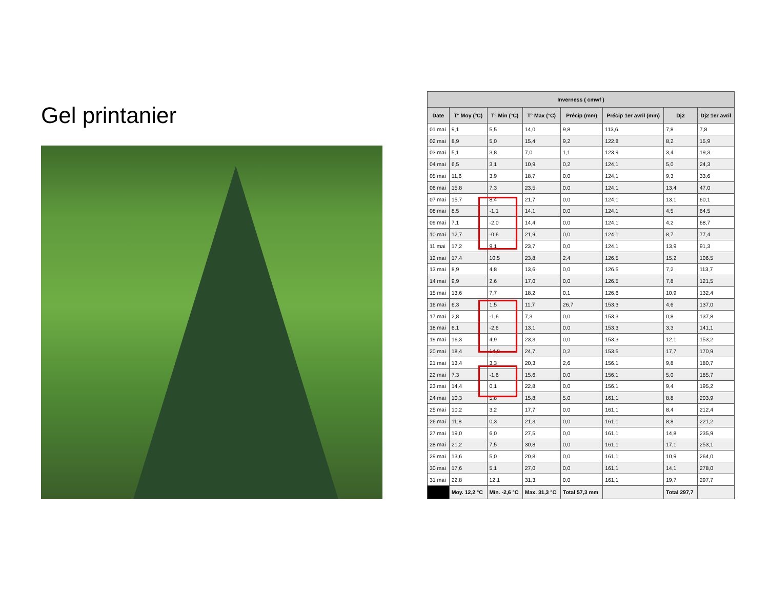Gel printanier
| Inverness ( cmwf ) | | | | | | | |
| --- | --- | --- | --- | --- | --- | --- | --- |
| Date | T° Moy (°C) | T° Min (°C) | T° Max (°C) | Précip (mm) | Précip 1er avril (mm) | Dj2 | Dj2 1er avril |
| 01 mai | 9,1 | 5,5 | 14,0 | 9,8 | 113,6 | 7,8 | 7,8 |
| 02 mai | 8,9 | 5,0 | 15,4 | 9,2 | 122,8 | 8,2 | 15,9 |
| 03 mai | 5,1 | 3,8 | 7,0 | 1,1 | 123,9 | 3,4 | 19,3 |
| 04 mai | 6,5 | 3,1 | 10,9 | 0,2 | 124,1 | 5,0 | 24,3 |
| 05 mai | 11,6 | 3,9 | 18,7 | 0,0 | 124,1 | 9,3 | 33,6 |
| 06 mai | 15,8 | 7,3 | 23,5 | 0,0 | 124,1 | 13,4 | 47,0 |
| 07 mai | 15,7 | 8,4 | 21,7 | 0,0 | 124,1 | 13,1 | 60,1 |
| 08 mai | 8,5 | -1,1 | 14,1 | 0,0 | 124,1 | 4,5 | 64,5 |
| 09 mai | 7,1 | -2,0 | 14,4 | 0,0 | 124,1 | 4,2 | 68,7 |
| 10 mai | 12,7 | -0,6 | 21,9 | 0,0 | 124,1 | 8,7 | 77,4 |
| 11 mai | 17,2 | 9,1 | 23,7 | 0,0 | 124,1 | 13,9 | 91,3 |
| 12 mai | 17,4 | 10,5 | 23,8 | 2,4 | 126,5 | 15,2 | 106,5 |
| 13 mai | 8,9 | 4,8 | 13,6 | 0,0 | 126,5 | 7,2 | 113,7 |
| 14 mai | 9,9 | 2,6 | 17,0 | 0,0 | 126,5 | 7,8 | 121,5 |
| 15 mai | 13,6 | 7,7 | 18,2 | 0,1 | 126,6 | 10,9 | 132,4 |
| 16 mai | 6,3 | 1,5 | 11,7 | 26,7 | 153,3 | 4,6 | 137,0 |
| 17 mai | 2,8 | -1,6 | 7,3 | 0,0 | 153,3 | 0,8 | 137,8 |
| 18 mai | 6,1 | -2,6 | 13,1 | 0,0 | 153,3 | 3,3 | 141,1 |
| 19 mai | 16,3 | 4,9 | 23,3 | 0,0 | 153,3 | 12,1 | 153,2 |
| 20 mai | 18,4 | 14,8 | 24,7 | 0,2 | 153,5 | 17,7 | 170,9 |
| 21 mai | 13,4 | 3,3 | 20,3 | 2,6 | 156,1 | 9,8 | 180,7 |
| 22 mai | 7,3 | -1,6 | 15,6 | 0,0 | 156,1 | 5,0 | 185,7 |
| 23 mai | 14,4 | 0,1 | 22,8 | 0,0 | 156,1 | 9,4 | 195,2 |
| 24 mai | 10,3 | 5,8 | 15,8 | 5,0 | 161,1 | 8,8 | 203,9 |
| 25 mai | 10,2 | 3,2 | 17,7 | 0,0 | 161,1 | 8,4 | 212,4 |
| 26 mai | 11,8 | 0,3 | 21,3 | 0,0 | 161,1 | 8,8 | 221,2 |
| 27 mai | 19,0 | 6,0 | 27,5 | 0,0 | 161,1 | 14,8 | 235,9 |
| 28 mai | 21,2 | 7,5 | 30,8 | 0,0 | 161,1 | 17,1 | 253,1 |
| 29 mai | 13,6 | 5,0 | 20,8 | 0,0 | 161,1 | 10,9 | 264,0 |
| 30 mai | 17,6 | 5,1 | 27,0 | 0,0 | 161,1 | 14,1 | 278,0 |
| 31 mai | 22,8 | 12,1 | 31,3 | 0,0 | 161,1 | 19,7 | 297,7 |
| | Moy. 12,2 °C | Min. -2,6 °C | Max. 31,3 °C | Total 57,3 mm | | Total 297,7 | |